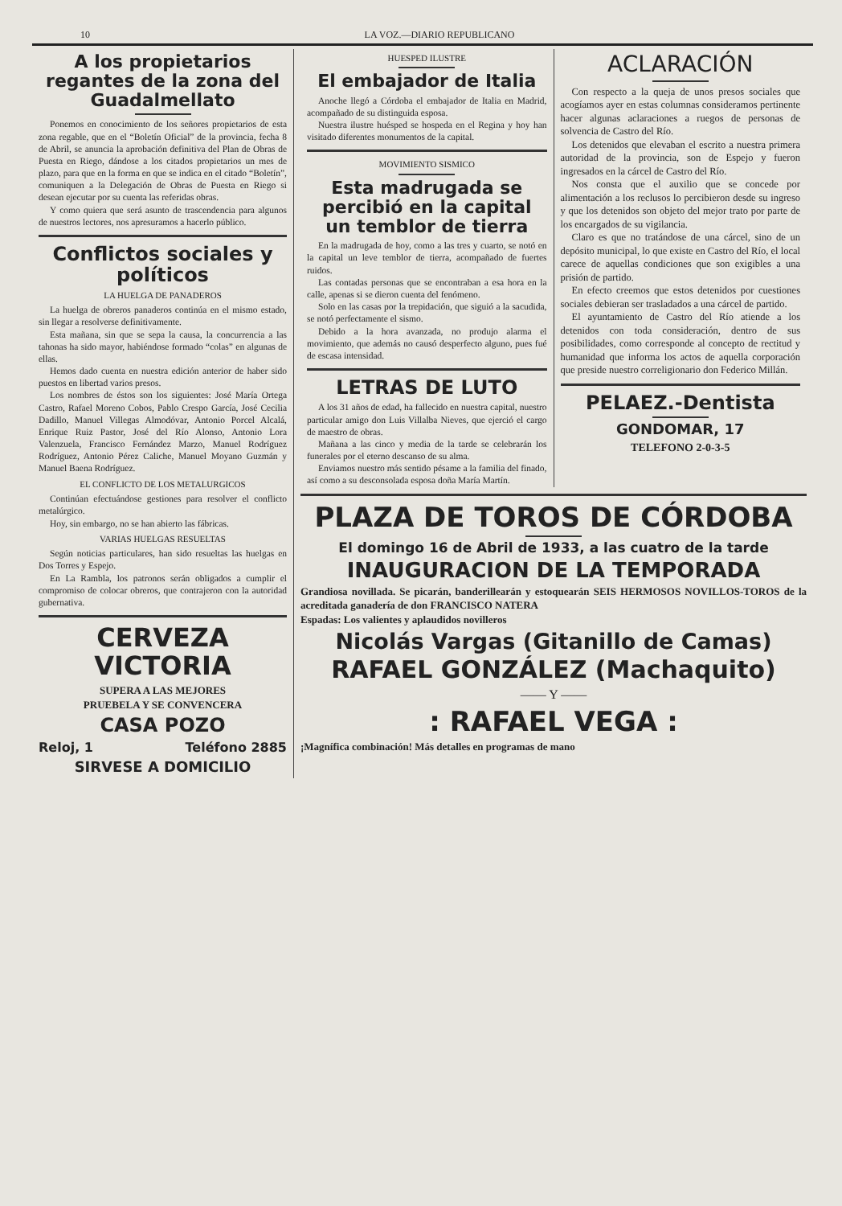10 LA VOZ.—DIARIO REPUBLICANO
A los propietarios regantes de la zona del Guadalmellato
Ponemos en conocimiento de los señores propietarios de esta zona regable, que en el “Boletín Oficial” de la provincia, fecha 8 de Abril, se anuncia la aprobación definitiva del Plan de Obras de Puesta en Riego, dándose a los citados propietarios un mes de plazo, para que en la forma en que se indica en el citado “Boletín”, comuniquen a la Delegación de Obras de Puesta en Riego si desean ejecutar por su cuenta las referidas obras.
Y como quiera que será asunto de trascendencia para algunos de nuestros lectores, nos apresuramos a hacerlo público.
Conflictos sociales y políticos
LA HUELGA DE PANADEROS
La huelga de obreros panaderos continúa en el mismo estado, sin llegar a resolverse definitivamente.
Esta mañana, sin que se sepa la causa, la concurrencia a las tahonas ha sido mayor, habiéndose formado “colas” en algunas de ellas.
Hemos dado cuenta en nuestra edición anterior de haber sido puestos en libertad varios presos.
Los nombres de éstos son los siguientes: José María Ortega Castro, Rafael Moreno Cobos, Pablo Crespo García, José Cecilia Dadillo, Manuel Villegas Almodóvar, Antonio Porcel Alcalá, Enrique Ruiz Pastor, José del Río Alonso, Antonio Lora Valenzuela, Francisco Fernández Marzo, Manuel Rodríguez Rodríguez, Antonio Pérez Caliche, Manuel Moyano Guzmán y Manuel Baena Rodríguez.
EL CONFLICTO DE LOS METALURGICOS
Continúan efectuándose gestiones para resolver el conflicto metalúrgico.
Hoy, sin embargo, no se han abierto las fábricas.
VARIAS HUELGAS RESUELTAS
Según noticias particulares, han sido resueltas las huelgas en Dos Torres y Espejo.
En La Rambla, los patronos serán obligados a cumplir el compromiso de colocar obreros, que contrajeron con la autoridad gubernativa.
CERVEZA VICTORIA
SUPERA A LAS MEJORES
PRUEBELA Y SE CONVENCERA
CASA POZO
Reloj, 1 Teléfono 2885
SIRVESE A DOMICILIO
HUESPED ILUSTRE
El embajador de Italia
Anoche llegó a Córdoba el embajador de Italia en Madrid, acompañado de su distinguida esposa.
Nuestra ilustre huésped se hospeda en el Regina y hoy han visitado diferentes monumentos de la capital.
MOVIMIENTO SISMICO
Esta madrugada se percibió en la capital un temblor de tierra
En la madrugada de hoy, como a las tres y cuarto, se notó en la capital un leve temblor de tierra, acompañado de fuertes ruidos.
Las contadas personas que se encontraban a esa hora en la calle, apenas si se dieron cuenta del fenómeno.
Solo en las casas por la trepidación, que siguió a la sacudida, se notó perfectamente el sismo.
Debido a la hora avanzada, no produjo alarma el movimiento, que además no causó desperfecto alguno, pues fué de escasa intensidad.
LETRAS DE LUTO
A los 31 años de edad, ha fallecido en nuestra capital, nuestro particular amigo don Luis Villalba Nieves, que ejerció el cargo de maestro de obras.
Mañana a las cinco y media de la tarde se celebrarán los funerales por el eterno descanso de su alma.
Enviamos nuestro más sentido pésame a la familia del finado, así como a su desconsolada esposa doña María Martín.
ACLARACIÓN
Con respecto a la queja de unos presos sociales que acogíamos ayer en estas columnas consideramos pertinente hacer algunas aclaraciones a ruegos de personas de solvencia de Castro del Río.
Los detenidos que elevaban el escrito a nuestra primera autoridad de la provincia, son de Espejo y fueron ingresados en la cárcel de Castro del Río.
Nos consta que el auxilio que se concede por alimentación a los reclusos lo percibieron desde su ingreso y que los detenidos son objeto del mejor trato por parte de los encargados de su vigilancia.
Claro es que no tratándose de una cárcel, sino de un depósito municipal, lo que existe en Castro del Río, el local carece de aquellas condiciones que son exigibles a una prisión de partido.
En efecto creemos que estos detenidos por cuestiones sociales debieran ser trasladados a una cárcel de partido.
El ayuntamiento de Castro del Río atiende a los detenidos con toda consideración, dentro de sus posibilidades, como corresponde al concepto de rectitud y humanidad que informa los actos de aquella corporación que preside nuestro correligionario don Federico Millán.
PELAEZ.-Dentista
GONDOMAR, 17
TELEFONO 2-0-3-5
PLAZA DE TOROS DE CÓRDOBA
El domingo 16 de Abril de 1933, a las cuatro de la tarde
INAUGURACION DE LA TEMPORADA
Grandiosa novillada. Se picarán, banderillearán y estoquearán SEIS HERMOSOS NOVILLOS-TOROS de la acreditada ganadería de don FRANCISCO NATERA
Espadas: Los valientes y aplaudidos novilleros
Nicolás Vargas (Gitanillo de Camas)
RAFAEL GONZÁLEZ (Machaquito)
—— Y ——
: RAFAEL VEGA :
¡Magnífica combinación! Más detalles en programas de mano